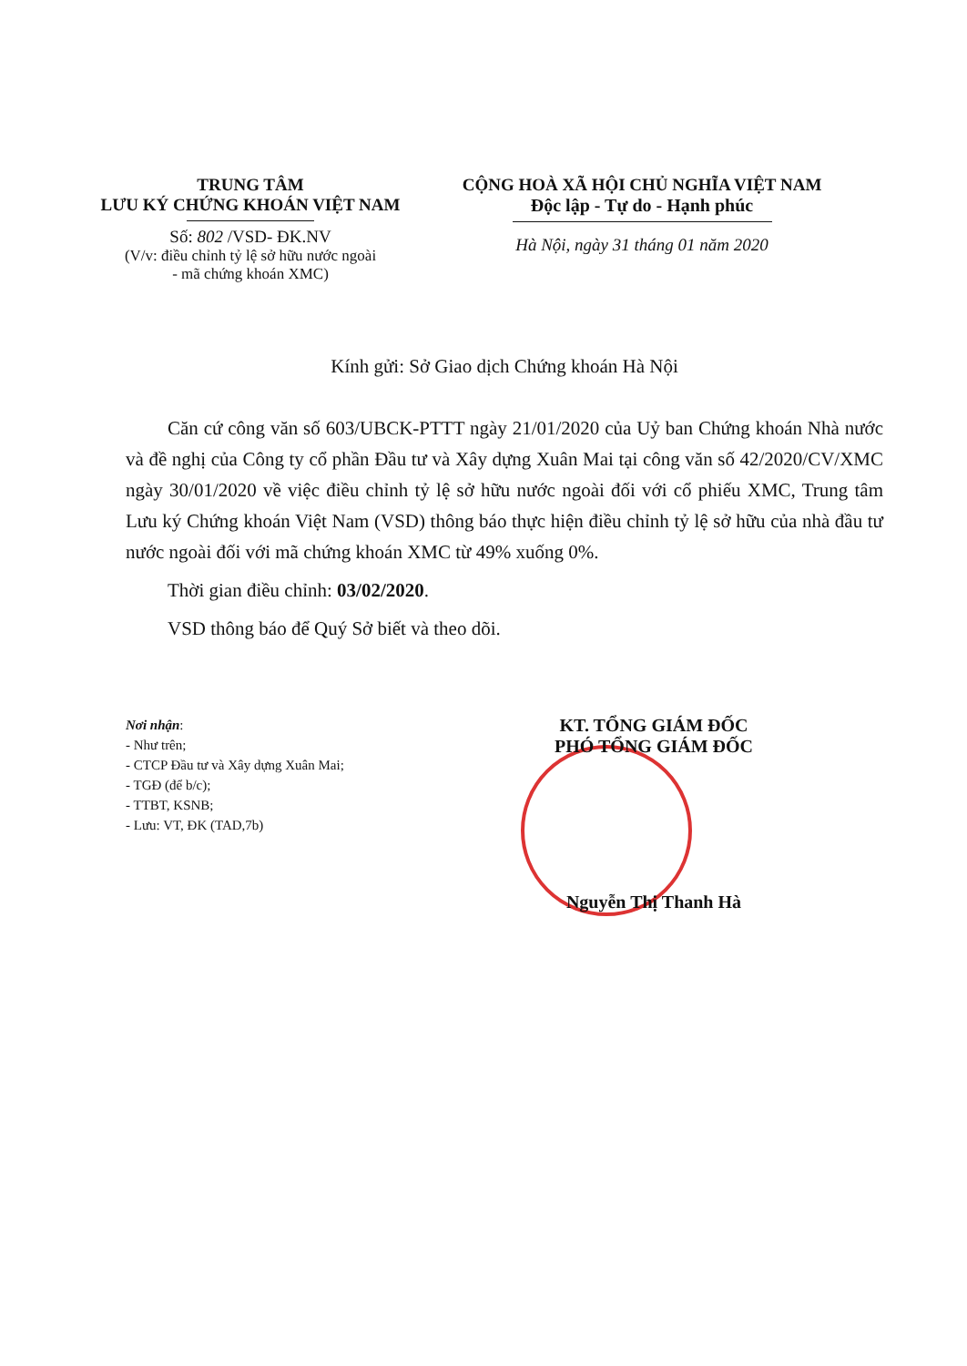TRUNG TÂM
LƯU KÝ CHỨNG KHOÁN VIỆT NAM
Số: 802 /VSD- ĐK.NV
(V/v: điều chỉnh tỷ lệ sở hữu nước ngoài
- mã chứng khoán XMC)
CỘNG HOÀ XÃ HỘI CHỦ NGHĨA VIỆT NAM
Độc lập - Tự do - Hạnh phúc
Hà Nội, ngày 31 tháng 01 năm 2020
Kính gửi: Sở Giao dịch Chứng khoán Hà Nội
Căn cứ công văn số 603/UBCK-PTTT ngày 21/01/2020 của Uỷ ban Chứng khoán Nhà nước và đề nghị của Công ty cổ phần Đầu tư và Xây dựng Xuân Mai tại công văn số 42/2020/CV/XMC ngày 30/01/2020 về việc điều chỉnh tỷ lệ sở hữu nước ngoài đối với cổ phiếu XMC, Trung tâm Lưu ký Chứng khoán Việt Nam (VSD) thông báo thực hiện điều chỉnh tỷ lệ sở hữu của nhà đầu tư nước ngoài đối với mã chứng khoán XMC từ 49% xuống 0%.
Thời gian điều chỉnh: 03/02/2020.
VSD thông báo để Quý Sở biết và theo dõi.
Nơi nhận:
- Như trên;
- CTCP Đầu tư và Xây dựng Xuân Mai;
- TGĐ (để b/c);
- TTBT, KSNB;
- Lưu: VT, ĐK (TAD,7b)
KT. TỔNG GIÁM ĐỐC
PHÓ TỔNG GIÁM ĐỐC
Nguyễn Thị Thanh Hà